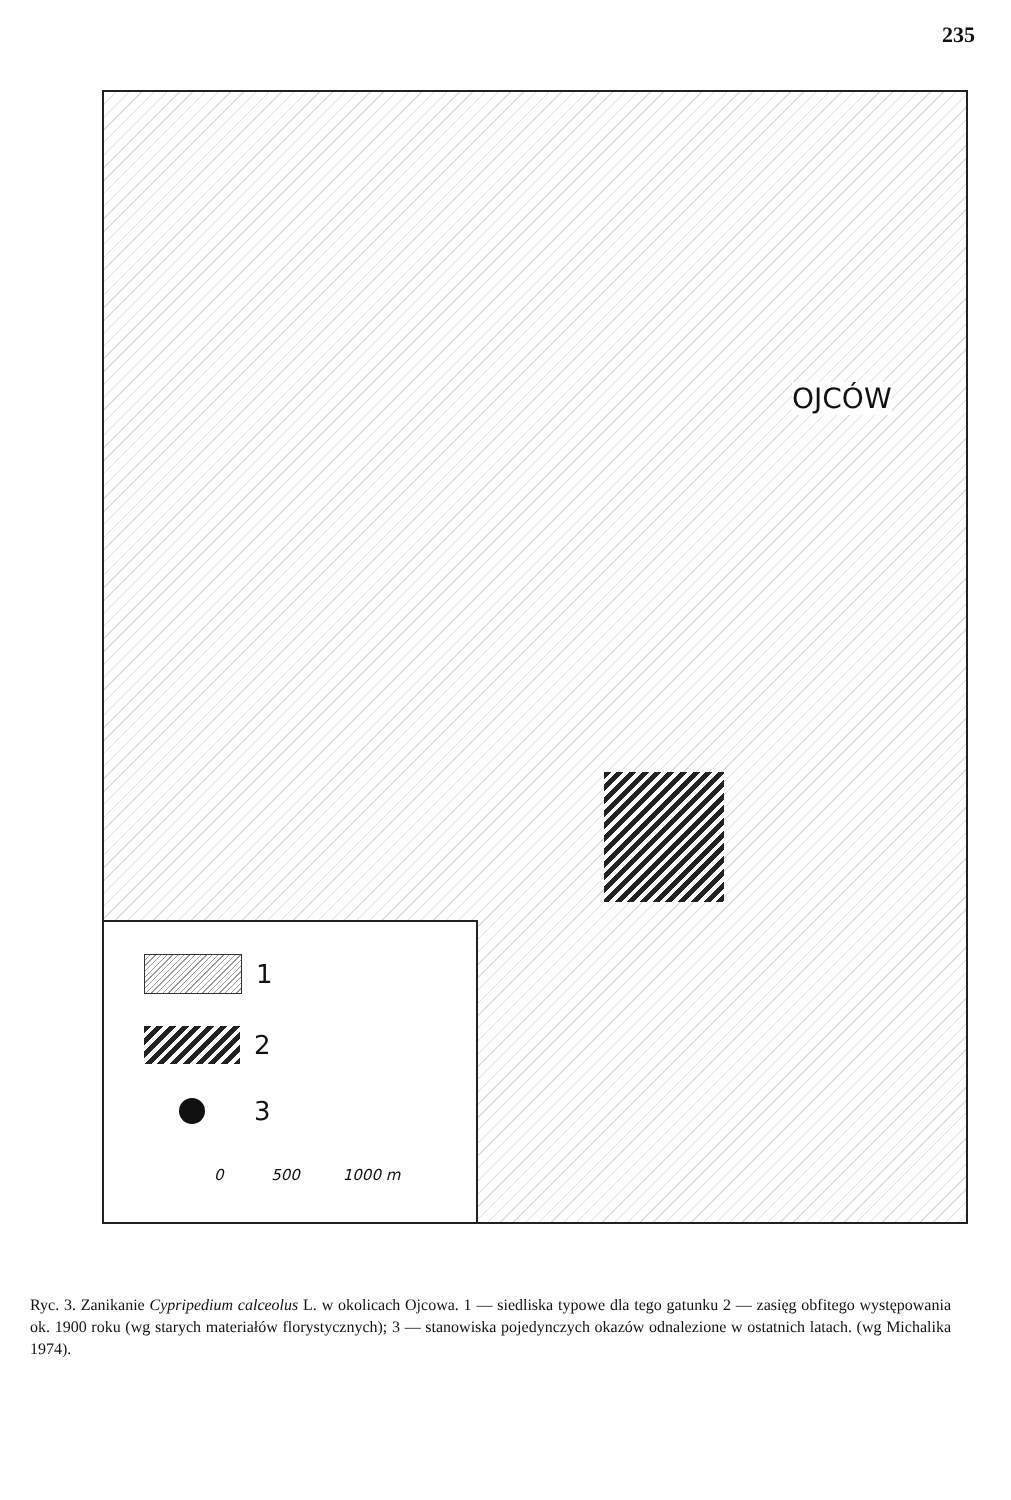235
OJCÓW
1
2
3
0 500 1000 m
Ryc. 3. Zanikanie Cypripedium calceolus L. w okolicach Ojcowa. 1 — siedliska typowe dla tego gatunku 2 — zasięg obfitego występowania ok. 1900 roku (wg starych materiałów florystycznych); 3 — stanowiska pojedynczych okazów odnalezione w ostatnich latach. (wg Michalika 1974).